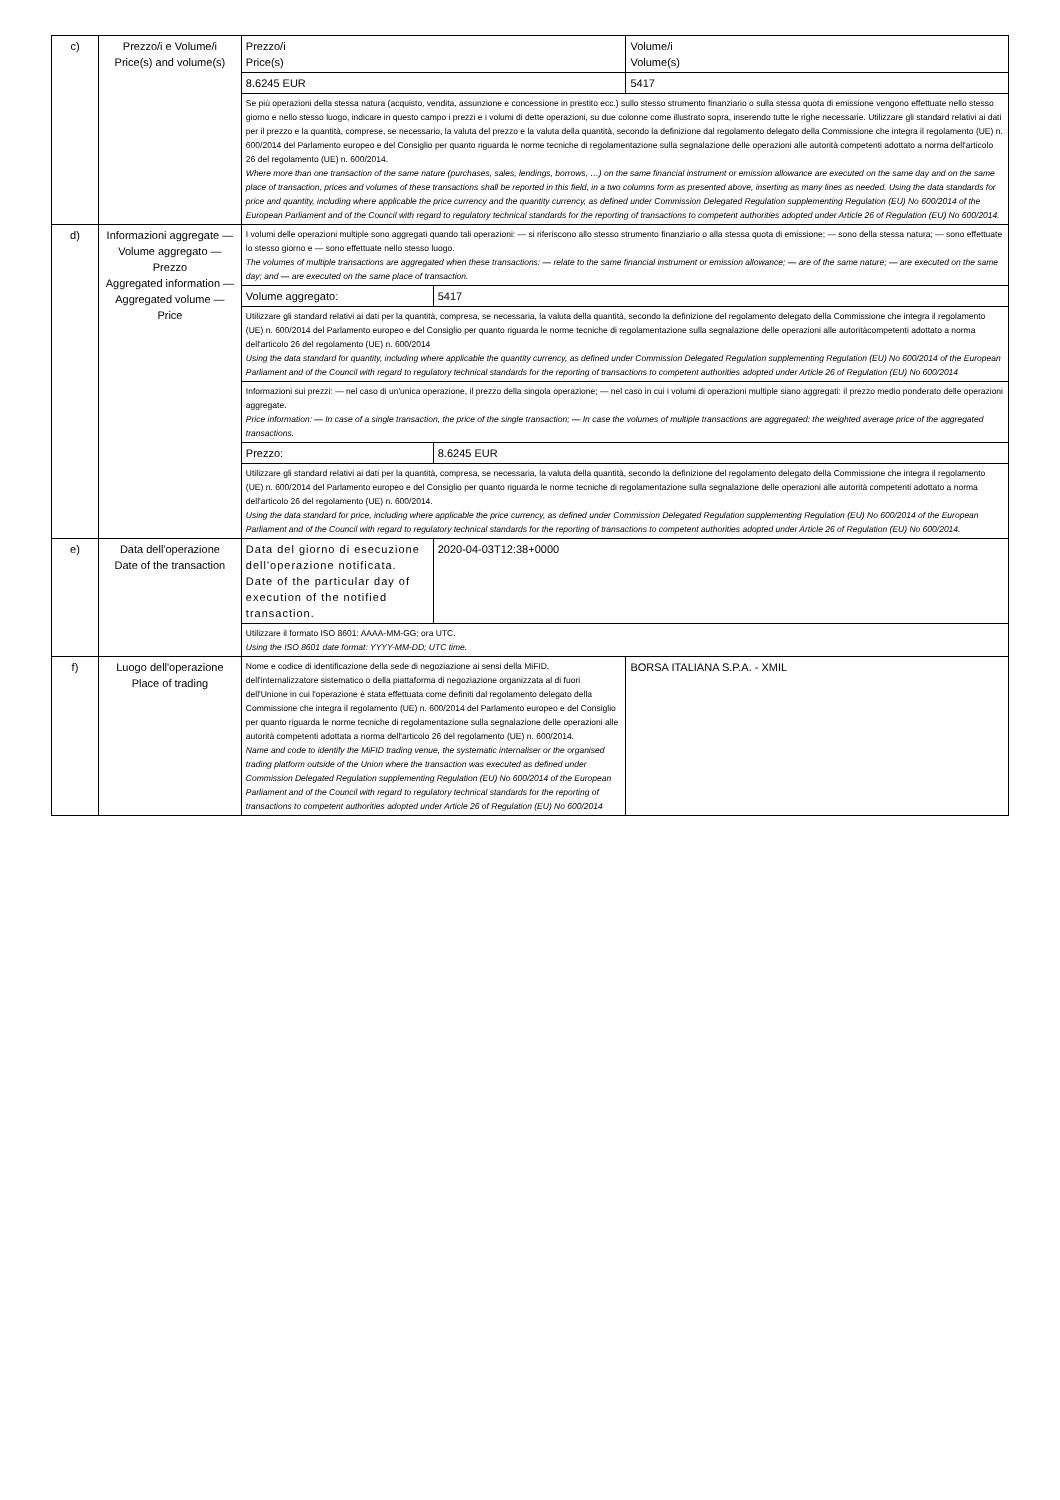| c) | Prezzo/i e Volume/i Price(s) and volume(s) | Prezzo/i Price(s) | | Volume/i Volume(s) |
| | | 8.6245 EUR | | 5417 |
| | | Se più operazioni della stessa natura (acquisto, vendita, assunzione e concessione in prestito ecc.) sullo stesso strumento finanziario o sulla stessa quota di emissione vengono effettuate nello stesso giorno e nello stesso luogo, indicare in questo campo i prezzi e i volumi di dette operazioni, su due colonne come illustrato sopra, inserendo tutte le righe necessarie. Utilizzare gli standard relativi ai dati per il prezzo e la quantità, comprese, se necessario, la valuta del prezzo e la valuta della quantità, secondo la definizione dal regolamento delegato della Commissione che integra il regolamento (UE) n. 600/2014 del Parlamento europeo e del Consiglio per quanto riguarda le norme tecniche di regolamentazione sulla segnalazione delle operazioni alle autorità competenti adottato a norma dell'articolo 26 del regolamento (UE) n. 600/2014. Where more than one transaction of the same nature (purchases, sales, lendings, borrows, …) on the same financial instrument or emission allowance are executed on the same day and on the same place of transaction, prices and volumes of these transactions shall be reported in this field, in a two columns form as presented above, inserting as many lines as needed. Using the data standards for price and quantity, including where applicable the price currency and the quantity currency, as defined under Commission Delegated Regulation supplementing Regulation (EU) No 600/2014 of the European Parliament and of the Council with regard to regulatory technical standards for the reporting of transactions to competent authorities adopted under Article 26 of Regulation (EU) No 600/2014. | | |
| d) | Informazioni aggregate — Volume aggregato — Prezzo Aggregated information — Aggregated volume — Price | I volumi delle operazioni multiple sono aggregati quando tali operazioni: — si riferiscono allo stesso strumento finanziario o alla stessa quota di emissione; — sono della stessa natura; — sono effettuate lo stesso giorno e — sono effettuate nello stesso luogo. The volumes of multiple transactions are aggregated when these transactions: — relate to the same financial instrument or emission allowance; — are of the same nature; — are executed on the same day; and — are executed on the same place of transaction. | | |
| | | Volume aggregato: | 5417 | |
| | | Utilizzare gli standard relativi ai dati per la quantità, compresa, se necessaria, la valuta della quantità, secondo la definizione del regolamento delegato della Commissione che integra il regolamento (UE) n. 600/2014 del Parlamento europeo e del Consiglio per quanto riguarda le norme tecniche di regolamentazione sulla segnalazione delle operazioni alle autoritàcompetenti adottato a norma dell'articolo 26 del regolamento (UE) n. 600/2014 Using the data standard for quantity, including where applicable the quantity currency, as defined under Commission Delegated Regulation supplementing Regulation (EU) No 600/2014 of the European Parliament and of the Council with regard to regulatory technical standards for the reporting of transactions to competent authorities adopted under Article 26 of Regulation (EU) No 600/2014 | | |
| | | Informazioni sui prezzi: — nel caso di un'unica operazione, il prezzo della singola operazione; — nel caso in cui i volumi di operazioni multiple siano aggregati: il prezzo medio ponderato delle operazioni aggregate. Price information: — In case of a single transaction, the price of the single transaction; — In case the volumes of multiple transactions are aggregated: the weighted average price of the aggregated transactions. | | |
| | | Prezzo: | 8.6245 EUR | |
| | | Utilizzare gli standard relativi ai dati per la quantità, compresa, se necessaria, la valuta della quantità, secondo la definizione del regolamento delegato della Commissione che integra il regolamento (UE) n. 600/2014 del Parlamento europeo e del Consiglio per quanto riguarda le norme tecniche di regolamentazione sulla segnalazione delle operazioni alle autorità competenti adottato a norma dell'articolo 26 del regolamento (UE) n. 600/2014. Using the data standard for price, including where applicable the price currency, as defined under Commission Delegated Regulation supplementing Regulation (EU) No 600/2014 of the European Parliament and of the Council with regard to regulatory technical standards for the reporting of transactions to competent authorities adopted under Article 26 of Regulation (EU) No 600/2014. | | |
| e) | Data dell'operazione Date of the transaction | Data del giorno di esecuzione dell'operazione notificata. Date of the particular day of execution of the notified transaction. | 2020-04-03T12:38+0000 | |
| | | Utilizzare il formato ISO 8601: AAAA-MM-GG; ora UTC. Using the ISO 8601 date format: YYYY-MM-DD; UTC time. | | |
| f) | Luogo dell'operazione Place of trading | Nome e codice di identificazione della sede di negoziazione ai sensi della MiFID, dell'internalizzatore sistematico o della piattaforma di negoziazione organizzata al di fuori dell'Unione in cui l'operazione è stata effettuata come definiti dal regolamento delegato della Commissione che integra il regolamento (UE) n. 600/2014 del Parlamento europeo e del Consiglio per quanto riguarda le norme tecniche di regolamentazione sulla segnalazione delle operazioni alle autorità competenti adottata a norma dell'articolo 26 del regolamento (UE) n. 600/2014. Name and code to identify the MiFID trading venue, the systematic internaliser or the organised trading platform outside of the Union where the transaction was executed as defined under Commission Delegated Regulation supplementing Regulation (EU) No 600/2014 of the European Parliament and of the Council with regard to regulatory technical standards for the reporting of transactions to competent authorities adopted under Article 26 of Regulation (EU) No 600/2014 | | BORSA ITALIANA S.P.A. - XMIL |